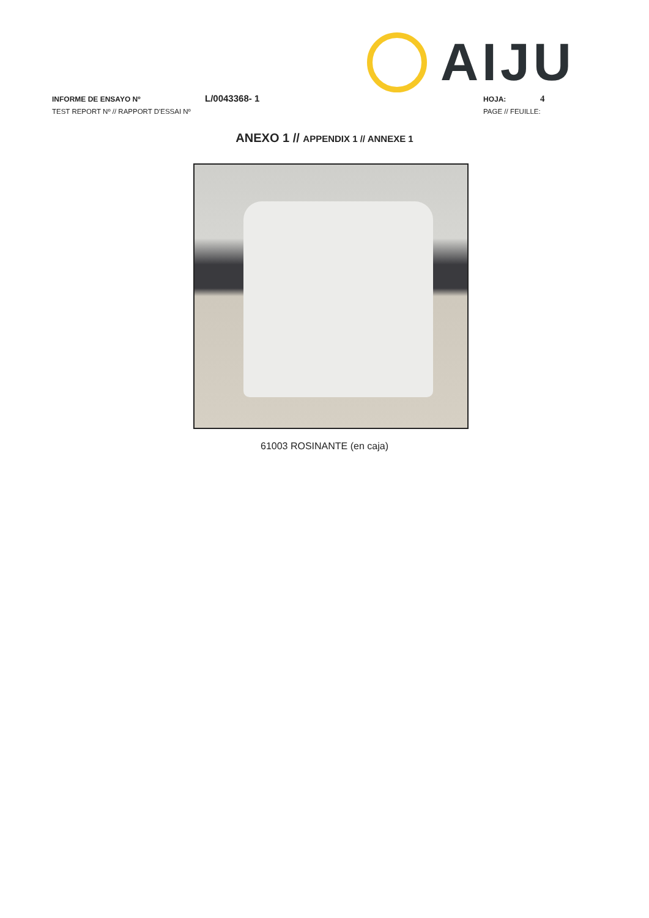AIJU
INFORME DE ENSAYO Nº L/0043368- 1 HOJA: 4
TEST REPORT Nº // RAPPORT D'ESSAI Nº PAGE // FEUILLE:
ANEXO 1 // APPENDIX 1 // ANNEXE 1
61003 ROSINANTE (en caja)